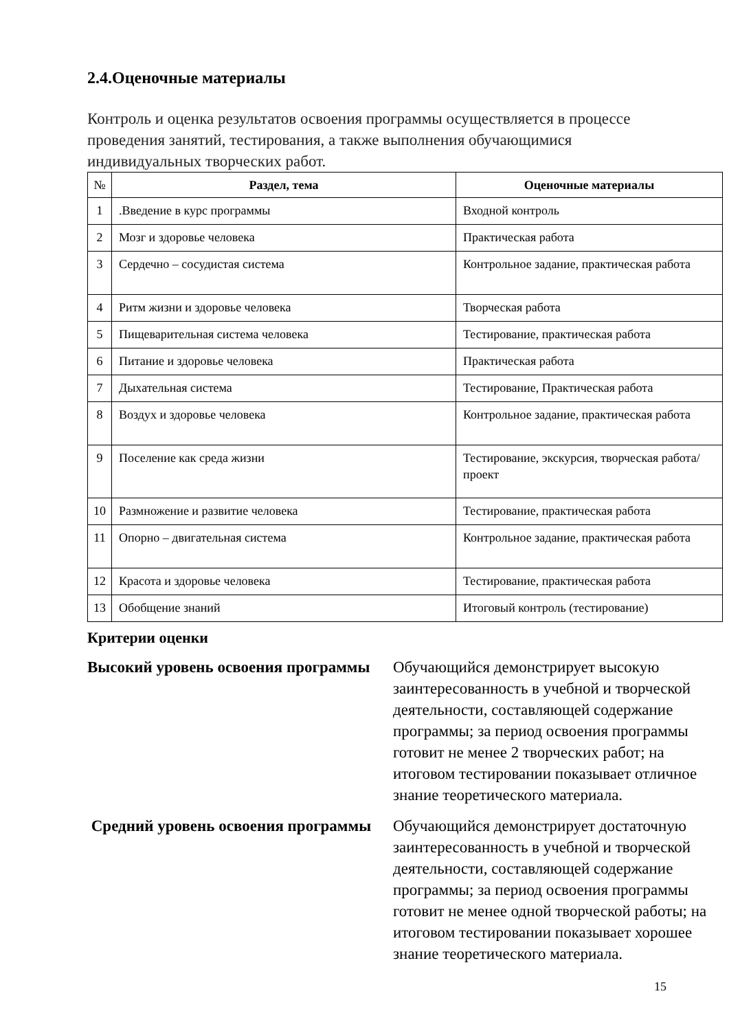2.4.Оценочные материалы
Контроль и оценка результатов освоения программы осуществляется в процессе проведения занятий, тестирования, а также выполнения обучающимися индивидуальных творческих работ.
| № | Раздел, тема | Оценочные материалы |
| --- | --- | --- |
| 1 | .Введение в курс программы | Входной контроль |
| 2 | Мозг и здоровье человека | Практическая работа |
| 3 | Сердечно – сосудистая система | Контрольное задание, практическая работа |
| 4 | Ритм жизни и здоровье человека | Творческая работа |
| 5 | Пищеварительная система человека | Тестирование, практическая работа |
| 6 | Питание и здоровье человека | Практическая работа |
| 7 | Дыхательная система | Тестирование, Практическая работа |
| 8 | Воздух и здоровье человека | Контрольное задание, практическая работа |
| 9 | Поселение как среда жизни | Тестирование, экскурсия, творческая работа/проект |
| 10 | Размножение и развитие человека | Тестирование, практическая работа |
| 11 | Опорно – двигательная система | Контрольное задание, практическая работа |
| 12 | Красота и здоровье человека | Тестирование, практическая работа |
| 13 | Обобщение знаний | Итоговый контроль (тестирование) |
Критерии оценки
Высокий уровень освоения программы Обучающийся демонстрирует высокую заинтересованность в учебной и творческой деятельности, составляющей содержание программы; за период освоения программы готовит не менее 2 творческих работ; на итоговом тестировании показывает отличное знание теоретического материала.
Средний уровень освоения программы Обучающийся демонстрирует достаточную заинтересованность в учебной и творческой деятельности, составляющей содержание программы; за период освоения программы готовит не менее одной творческой работы; на итоговом тестировании показывает хорошее знание теоретического материала.
15